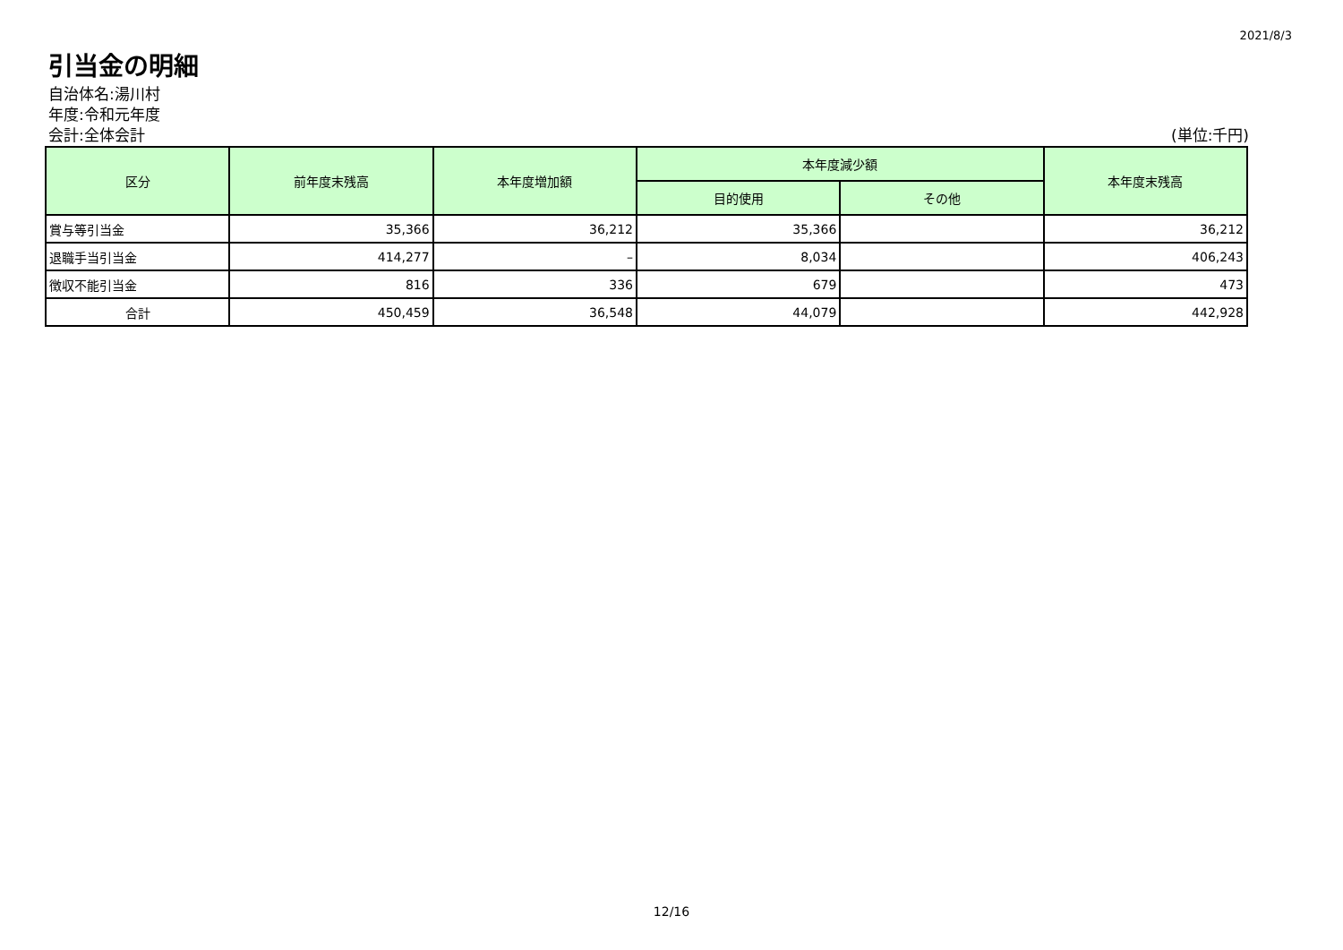2021/8/3
引当金の明細
自治体名:湯川村
年度:令和元年度
会計:全体会計 (単位:千円)
| 区分 | 前年度末残高 | 本年度増加額 | 本年度減少額 | | 本年度末残高 |
| --- | --- | --- | --- | --- | --- |
| | | | 目的使用 | その他 | |
| 賞与等引当金 | 35,366 | 36,212 | 35,366 | | 36,212 |
| 退職手当引当金 | 414,277 | – | 8,034 | | 406,243 |
| 徴収不能引当金 | 816 | 336 | 679 | | 473 |
| 合計 | 450,459 | 36,548 | 44,079 | | 442,928 |
12/16